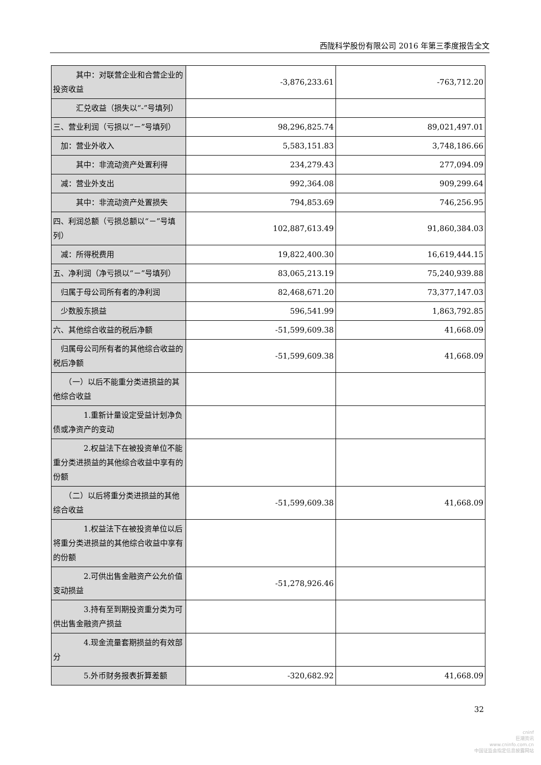西陇科学股份有限公司 2016 年第三季度报告全文
| 其中：对联营企业和合营企业的投资收益 | -3,876,233.61 | -763,712.20 |
| 汇兑收益（损失以“-”号填列） | | |
| 三、营业利润（亏损以“－”号填列） | 98,296,825.74 | 89,021,497.01 |
| 加：营业外收入 | 5,583,151.83 | 3,748,186.66 |
| 其中：非流动资产处置利得 | 234,279.43 | 277,094.09 |
| 减：营业外支出 | 992,364.08 | 909,299.64 |
| 其中：非流动资产处置损失 | 794,853.69 | 746,256.95 |
| 四、利润总额（亏损总额以“－”号填列） | 102,887,613.49 | 91,860,384.03 |
| 减：所得税费用 | 19,822,400.30 | 16,619,444.15 |
| 五、净利润（净亏损以“－”号填列） | 83,065,213.19 | 75,240,939.88 |
| 归属于母公司所有者的净利润 | 82,468,671.20 | 73,377,147.03 |
| 少数股东损益 | 596,541.99 | 1,863,792.85 |
| 六、其他综合收益的税后净额 | -51,599,609.38 | 41,668.09 |
| 归属母公司所有者的其他综合收益的税后净额 | -51,599,609.38 | 41,668.09 |
| （一）以后不能重分类进损益的其他综合收益 | | |
| 1.重新计量设定受益计划净负债或净资产的变动 | | |
| 2.权益法下在被投资单位不能重分类进损益的其他综合收益中享有的份额 | | |
| （二）以后将重分类进损益的其他综合收益 | -51,599,609.38 | 41,668.09 |
| 1.权益法下在被投资单位以后将重分类进损益的其他综合收益中享有的份额 | | |
| 2.可供出售金融资产公允价值变动损益 | -51,278,926.46 | |
| 3.持有至到期投资重分类为可供出售金融资产损益 | | |
| 4.现金流量套期损益的有效部分 | | |
| 5.外币财务报表折算差额 | -320,682.92 | 41,668.09 |
32
cninf
巨潮资讯
www.cninfo.com.cn
中国证监会指定信息披露网站